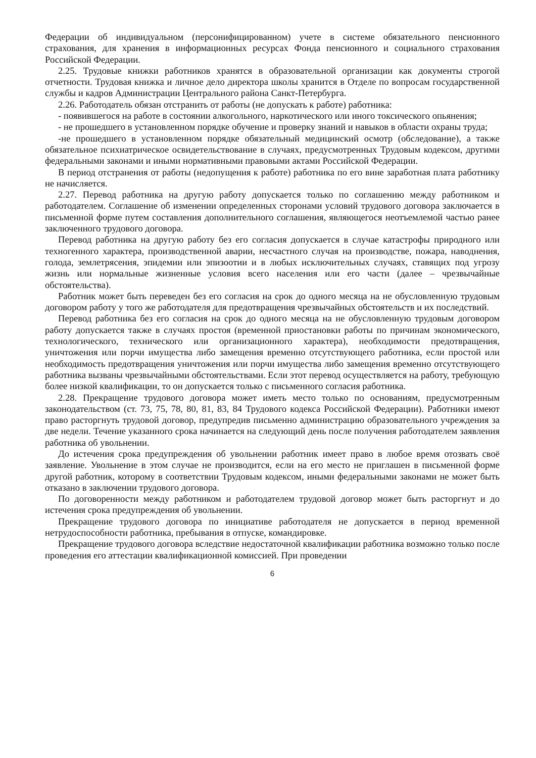Федерации об индивидуальном (персонифицированном) учете в системе обязательного пенсионного страхования, для хранения в информационных ресурсах Фонда пенсионного и социального страхования Российской Федерации.
2.25. Трудовые книжки работников хранятся в образовательной организации как документы строгой отчетности. Трудовая книжка и личное дело директора школы хранится в Отделе по вопросам государственной службы и кадров Администрации Центрального района Санкт-Петербурга.
2.26. Работодатель обязан отстранить от работы (не допускать к работе) работника:
- появившегося на работе в состоянии алкогольного, наркотического или иного токсического опьянения;
- не прошедшего в установленном порядке обучение и проверку знаний и навыков в области охраны труда;
-не прошедшего в установленном порядке обязательный медицинский осмотр (обследование), а также обязательное психиатрическое освидетельствование в случаях, предусмотренных Трудовым кодексом, другими федеральными законами и иными нормативными правовыми актами Российской Федерации.
В период отстранения от работы (недопущения к работе) работника по его вине заработная плата работнику не начисляется.
2.27. Перевод работника на другую работу допускается только по соглашению между работником и работодателем. Соглашение об изменении определенных сторонами условий трудового договора заключается в письменной форме путем составления дополнительного соглашения, являющегося неотъемлемой частью ранее заключенного трудового договора.
Перевод работника на другую работу без его согласия допускается в случае катастрофы природного или техногенного характера, производственной аварии, несчастного случая на производстве, пожара, наводнения, голода, землетрясения, эпидемии или эпизоотии и в любых исключительных случаях, ставящих под угрозу жизнь или нормальные жизненные условия всего населения или его части (далее – чрезвычайные обстоятельства).
Работник может быть переведен без его согласия на срок до одного месяца на не обусловленную трудовым договором работу у того же работодателя для предотвращения чрезвычайных обстоятельств и их последствий.
Перевод работника без его согласия на срок до одного месяца на не обусловленную трудовым договором работу допускается также в случаях простоя (временной приостановки работы по причинам экономического, технологического, технического или организационного характера), необходимости предотвращения, уничтожения или порчи имущества либо замещения временно отсутствующего работника, если простой или необходимость предотвращения уничтожения или порчи имущества либо замещения временно отсутствующего работника вызваны чрезвычайными обстоятельствами. Если этот перевод осуществляется на работу, требующую более низкой квалификации, то он допускается только с письменного согласия работника.
2.28. Прекращение трудового договора может иметь место только по основаниям, предусмотренным законодательством (ст. 73, 75, 78, 80, 81, 83, 84 Трудового кодекса Российской Федерации). Работники имеют право расторгнуть трудовой договор, предупредив письменно администрацию образовательного учреждения за две недели. Течение указанного срока начинается на следующий день после получения работодателем заявления работника об увольнении.
До истечения срока предупреждения об увольнении работник имеет право в любое время отозвать своё заявление. Увольнение в этом случае не производится, если на его место не приглашен в письменной форме другой работник, которому в соответствии Трудовым кодексом, иными федеральными законами не может быть отказано в заключении трудового договора.
По договоренности между работником и работодателем трудовой договор может быть расторгнут и до истечения срока предупреждения об увольнении.
Прекращение трудового договора по инициативе работодателя не допускается в период временной нетрудоспособности работника, пребывания в отпуске, командировке.
Прекращение трудового договора вследствие недостаточной квалификации работника возможно только после проведения его аттестации квалификационной комиссией. При проведении
6